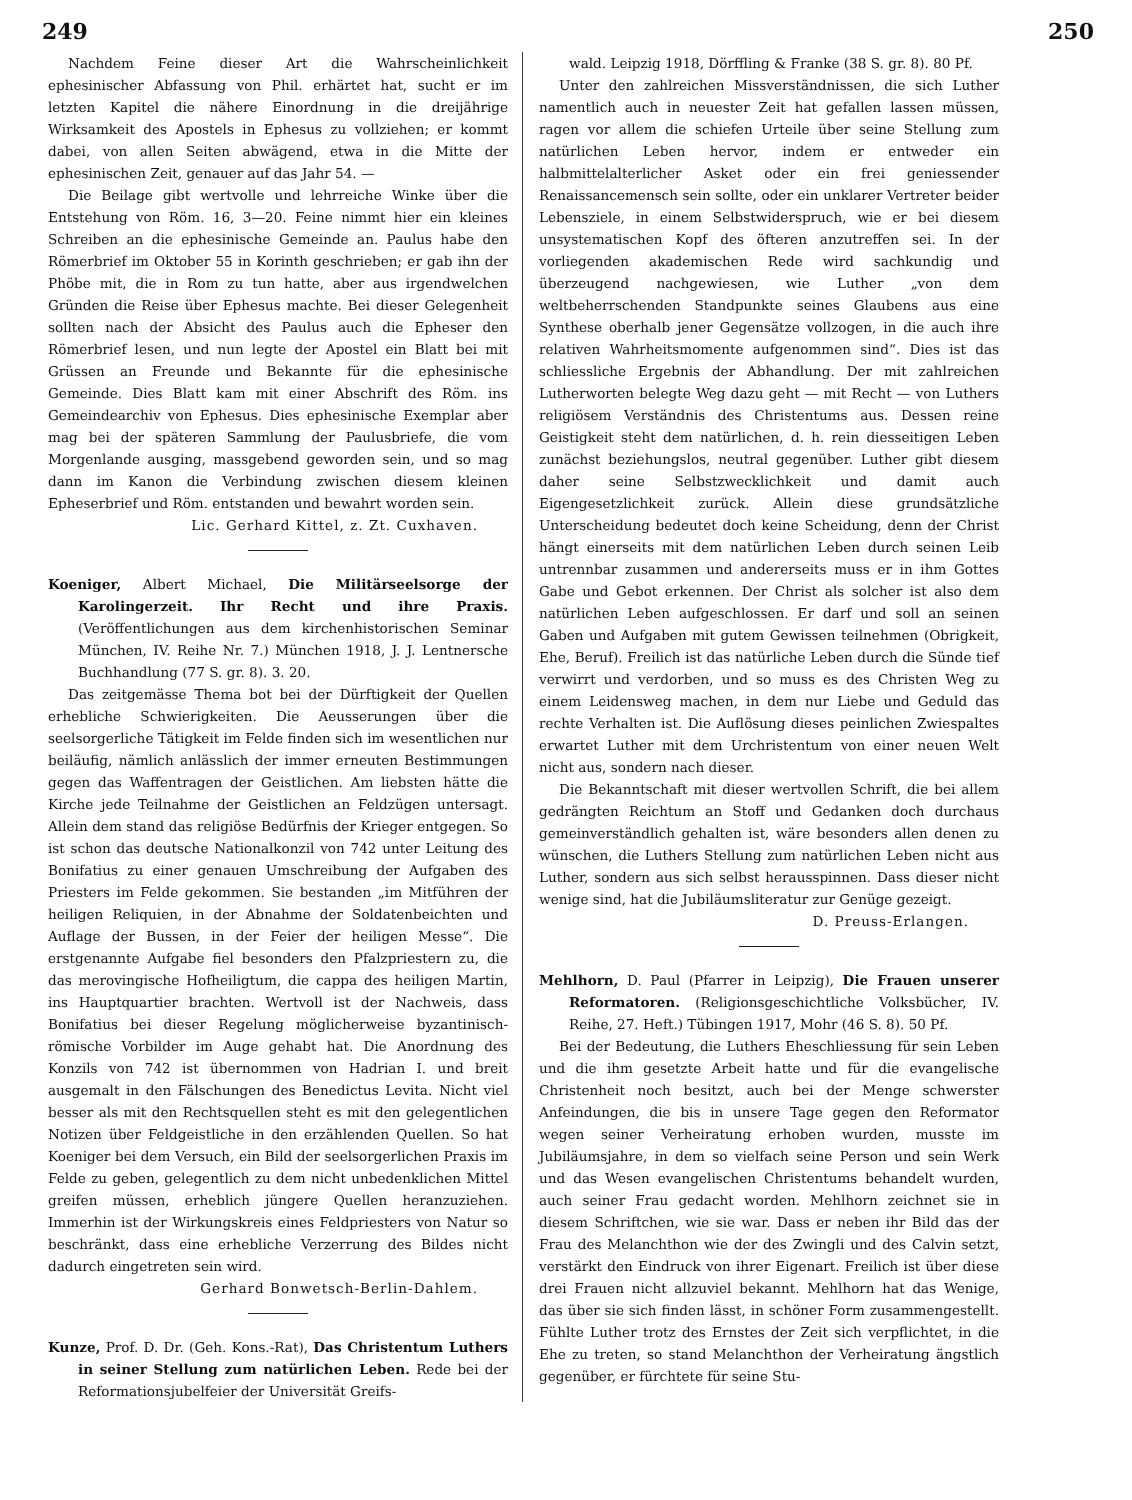249 250
Nachdem Feine dieser Art die Wahrscheinlichkeit ephesinischer Abfassung von Phil. erhärtet hat, sucht er im letzten Kapitel die nähere Einordnung in die dreijährige Wirksamkeit des Apostels in Ephesus zu vollziehen; er kommt dabei, von allen Seiten abwägend, etwa in die Mitte der ephesinischen Zeit, genauer auf das Jahr 54. —
Die Beilage gibt wertvolle und lehrreiche Winke über die Entstehung von Röm. 16, 3—20. Feine nimmt hier ein kleines Schreiben an die ephesinische Gemeinde an. Paulus habe den Römerbrief im Oktober 55 in Korinth geschrieben; er gab ihn der Phöbe mit, die in Rom zu tun hatte, aber aus irgendwelchen Gründen die Reise über Ephesus machte. Bei dieser Gelegenheit sollten nach der Absicht des Paulus auch die Epheser den Römerbrief lesen, und nun legte der Apostel ein Blatt bei mit Grüssen an Freunde und Bekannte für die ephesinische Gemeinde. Dies Blatt kam mit einer Abschrift des Röm. ins Gemeindearchiv von Ephesus. Dies ephesinische Exemplar aber mag bei der späteren Sammlung der Paulusbriefe, die vom Morgenlande ausging, massgebend geworden sein, und so mag dann im Kanon die Verbindung zwischen diesem kleinen Epheserbrief und Röm. entstanden und bewahrt worden sein.
Lic. Gerhard Kittel, z. Zt. Cuxhaven.
Koeniger, Albert Michael, Die Militärseelsorge der Karolingerzeit. Ihr Recht und ihre Praxis. (Veröffentlichungen aus dem kirchenhistorischen Seminar München, IV. Reihe Nr. 7.) München 1918, J. J. Lentnersche Buchhandlung (77 S. gr. 8). 3. 20.
Das zeitgemässe Thema bot bei der Dürftigkeit der Quellen erhebliche Schwierigkeiten. Die Aeusserungen über die seelsorgerliche Tätigkeit im Felde finden sich im wesentlichen nur beiläufig, nämlich anlässlich der immer erneuten Bestimmungen gegen das Waffentragen der Geistlichen. Am liebsten hätte die Kirche jede Teilnahme der Geistlichen an Feldzügen untersagt. Allein dem stand das religiöse Bedürfnis der Krieger entgegen. So ist schon das deutsche Nationalkonzil von 742 unter Leitung des Bonifatius zu einer genauen Umschreibung der Aufgaben des Priesters im Felde gekommen. Sie bestanden „im Mitführen der heiligen Reliquien, in der Abnahme der Soldatenbeichten und Auflage der Bussen, in der Feier der heiligen Messe“. Die erstgenannte Aufgabe fiel besonders den Pfalzpriestern zu, die das merovingische Hofheiligtum, die cappa des heiligen Martin, ins Hauptquartier brachten. Wertvoll ist der Nachweis, dass Bonifatius bei dieser Regelung möglicherweise byzantinisch-römische Vorbilder im Auge gehabt hat. Die Anordnung des Konzils von 742 ist übernommen von Hadrian I. und breit ausgemalt in den Fälschungen des Benedictus Levita. Nicht viel besser als mit den Rechtsquellen steht es mit den gelegentlichen Notizen über Feldgeistliche in den erzählenden Quellen. So hat Koeniger bei dem Versuch, ein Bild der seelsorgerlichen Praxis im Felde zu geben, gelegentlich zu dem nicht unbedenklichen Mittel greifen müssen, erheblich jüngere Quellen heranzuziehen. Immerhin ist der Wirkungskreis eines Feldpriesters von Natur so beschränkt, dass eine erhebliche Verzerrung des Bildes nicht dadurch eingetreten sein wird.
Gerhard Bonwetsch-Berlin-Dahlem.
Kunze, Prof. D. Dr. (Geh. Kons.-Rat), Das Christentum Luthers in seiner Stellung zum natürlichen Leben. Rede bei der Reformationsjubelfeier der Universität Greifs-
wald. Leipzig 1918, Dörffling & Franke (38 S. gr. 8). 80 Pf.
Unter den zahlreichen Missverständnissen, die sich Luther namentlich auch in neuester Zeit hat gefallen lassen müssen, ragen vor allem die schiefen Urteile über seine Stellung zum natürlichen Leben hervor, indem er entweder ein halbmittelalterlicher Asket oder ein frei geniessender Renaissancemensch sein sollte, oder ein unklarer Vertreter beider Lebensziele, in einem Selbstwiderspruch, wie er bei diesem unsystematischen Kopf des öfteren anzutreffen sei. In der vorliegenden akademischen Rede wird sachkundig und überzeugend nachgewiesen, wie Luther „von dem weltbeherrschenden Standpunkte seines Glaubens aus eine Synthese oberhalb jener Gegensätze vollzogen, in die auch ihre relativen Wahrheitsmomente aufgenommen sind“. Dies ist das schliessliche Ergebnis der Abhandlung. Der mit zahlreichen Lutherworten belegte Weg dazu geht — mit Recht — von Luthers religiösem Verständnis des Christentums aus. Dessen reine Geistigkeit steht dem natürlichen, d. h. rein diesseitigen Leben zunächst beziehungslos, neutral gegenüber. Luther gibt diesem daher seine Selbstzwecklichkeit und damit auch Eigengesetzlichkeit zurück. Allein diese grundsätzliche Unterscheidung bedeutet doch keine Scheidung, denn der Christ hängt einerseits mit dem natürlichen Leben durch seinen Leib untrennbar zusammen und andererseits muss er in ihm Gottes Gabe und Gebot erkennen. Der Christ als solcher ist also dem natürlichen Leben aufgeschlossen. Er darf und soll an seinen Gaben und Aufgaben mit gutem Gewissen teilnehmen (Obrigkeit, Ehe, Beruf). Freilich ist das natürliche Leben durch die Sünde tief verwirrt und verdorben, und so muss es des Christen Weg zu einem Leidensweg machen, in dem nur Liebe und Geduld das rechte Verhalten ist. Die Auflösung dieses peinlichen Zwiespaltes erwartet Luther mit dem Urchristentum von einer neuen Welt nicht aus, sondern nach dieser.
Die Bekanntschaft mit dieser wertvollen Schrift, die bei allem gedrängten Reichtum an Stoff und Gedanken doch durchaus gemeinverständlich gehalten ist, wäre besonders allen denen zu wünschen, die Luthers Stellung zum natürlichen Leben nicht aus Luther, sondern aus sich selbst herausspinnen. Dass dieser nicht wenige sind, hat die Jubiläumsliteratur zur Genüge gezeigt.
D. Preuss-Erlangen.
Mehlhorn, D. Paul (Pfarrer in Leipzig), Die Frauen unserer Reformatoren. (Religionsgeschichtliche Volksbücher, IV. Reihe, 27. Heft.) Tübingen 1917, Mohr (46 S. 8). 50 Pf.
Bei der Bedeutung, die Luthers Eheschliessung für sein Leben und die ihm gesetzte Arbeit hatte und für die evangelische Christenheit noch besitzt, auch bei der Menge schwerster Anfeindungen, die bis in unsere Tage gegen den Reformator wegen seiner Verheiratung erhoben wurden, musste im Jubiläumsjahre, in dem so vielfach seine Person und sein Werk und das Wesen evangelischen Christentums behandelt wurden, auch seiner Frau gedacht worden. Mehlhorn zeichnet sie in diesem Schriftchen, wie sie war. Dass er neben ihr Bild das der Frau des Melanchthon wie der des Zwingli und des Calvin setzt, verstärkt den Eindruck von ihrer Eigenart. Freilich ist über diese drei Frauen nicht allzuviel bekannt. Mehlhorn hat das Wenige, das über sie sich finden lässt, in schöner Form zusammengestellt. Fühlte Luther trotz des Ernstes der Zeit sich verpflichtet, in die Ehe zu treten, so stand Melanchthon der Verheiratung ängstlich gegenüber, er fürchtete für seine Stu-